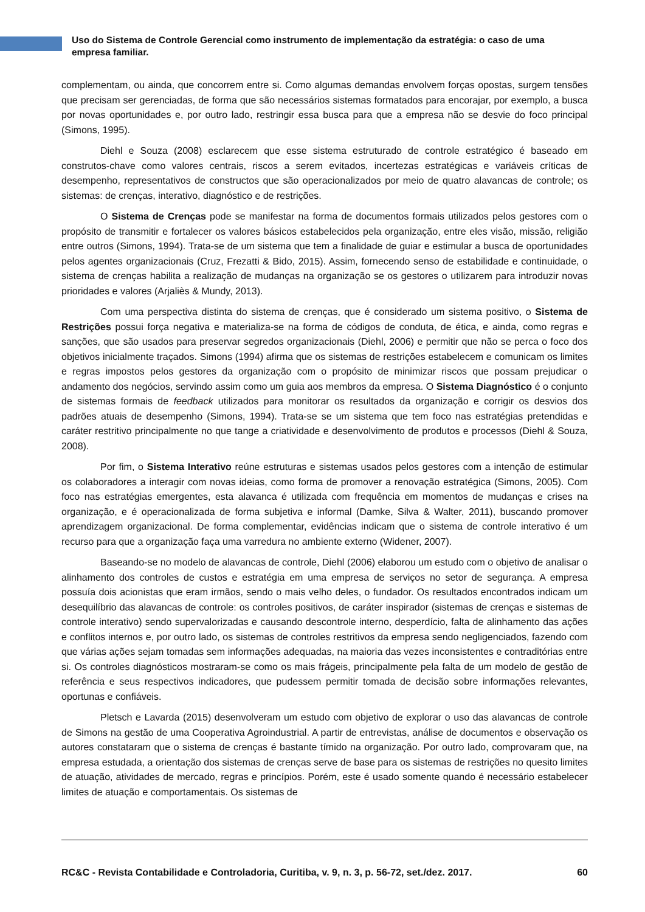Uso do Sistema de Controle Gerencial como instrumento de implementação da estratégia: o caso de uma empresa familiar.
complementam, ou ainda, que concorrem entre si. Como algumas demandas envolvem forças opostas, surgem tensões que precisam ser gerenciadas, de forma que são necessários sistemas formatados para encorajar, por exemplo, a busca por novas oportunidades e, por outro lado, restringir essa busca para que a empresa não se desvie do foco principal (Simons, 1995).
Diehl e Souza (2008) esclarecem que esse sistema estruturado de controle estratégico é baseado em construtos-chave como valores centrais, riscos a serem evitados, incertezas estratégicas e variáveis críticas de desempenho, representativos de constructos que são operacionalizados por meio de quatro alavancas de controle; os sistemas: de crenças, interativo, diagnóstico e de restrições.
O Sistema de Crenças pode se manifestar na forma de documentos formais utilizados pelos gestores com o propósito de transmitir e fortalecer os valores básicos estabelecidos pela organização, entre eles visão, missão, religião entre outros (Simons, 1994). Trata-se de um sistema que tem a finalidade de guiar e estimular a busca de oportunidades pelos agentes organizacionais (Cruz, Frezatti & Bido, 2015). Assim, fornecendo senso de estabilidade e continuidade, o sistema de crenças habilita a realização de mudanças na organização se os gestores o utilizarem para introduzir novas prioridades e valores (Arjaliès & Mundy, 2013).
Com uma perspectiva distinta do sistema de crenças, que é considerado um sistema positivo, o Sistema de Restrições possui força negativa e materializa-se na forma de códigos de conduta, de ética, e ainda, como regras e sanções, que são usados para preservar segredos organizacionais (Diehl, 2006) e permitir que não se perca o foco dos objetivos inicialmente traçados. Simons (1994) afirma que os sistemas de restrições estabelecem e comunicam os limites e regras impostos pelos gestores da organização com o propósito de minimizar riscos que possam prejudicar o andamento dos negócios, servindo assim como um guia aos membros da empresa. O Sistema Diagnóstico é o conjunto de sistemas formais de feedback utilizados para monitorar os resultados da organização e corrigir os desvios dos padrões atuais de desempenho (Simons, 1994). Trata-se se um sistema que tem foco nas estratégias pretendidas e caráter restritivo principalmente no que tange a criatividade e desenvolvimento de produtos e processos (Diehl & Souza, 2008).
Por fim, o Sistema Interativo reúne estruturas e sistemas usados pelos gestores com a intenção de estimular os colaboradores a interagir com novas ideias, como forma de promover a renovação estratégica (Simons, 2005). Com foco nas estratégias emergentes, esta alavanca é utilizada com frequência em momentos de mudanças e crises na organização, e é operacionalizada de forma subjetiva e informal (Damke, Silva & Walter, 2011), buscando promover aprendizagem organizacional. De forma complementar, evidências indicam que o sistema de controle interativo é um recurso para que a organização faça uma varredura no ambiente externo (Widener, 2007).
Baseando-se no modelo de alavancas de controle, Diehl (2006) elaborou um estudo com o objetivo de analisar o alinhamento dos controles de custos e estratégia em uma empresa de serviços no setor de segurança. A empresa possuía dois acionistas que eram irmãos, sendo o mais velho deles, o fundador. Os resultados encontrados indicam um desequilíbrio das alavancas de controle: os controles positivos, de caráter inspirador (sistemas de crenças e sistemas de controle interativo) sendo supervalorizadas e causando descontrole interno, desperdício, falta de alinhamento das ações e conflitos internos e, por outro lado, os sistemas de controles restritivos da empresa sendo negligenciados, fazendo com que várias ações sejam tomadas sem informações adequadas, na maioria das vezes inconsistentes e contraditórias entre si. Os controles diagnósticos mostraram-se como os mais frágeis, principalmente pela falta de um modelo de gestão de referência e seus respectivos indicadores, que pudessem permitir tomada de decisão sobre informações relevantes, oportunas e confiáveis.
Pletsch e Lavarda (2015) desenvolveram um estudo com objetivo de explorar o uso das alavancas de controle de Simons na gestão de uma Cooperativa Agroindustrial. A partir de entrevistas, análise de documentos e observação os autores constataram que o sistema de crenças é bastante tímido na organização. Por outro lado, comprovaram que, na empresa estudada, a orientação dos sistemas de crenças serve de base para os sistemas de restrições no quesito limites de atuação, atividades de mercado, regras e princípios. Porém, este é usado somente quando é necessário estabelecer limites de atuação e comportamentais. Os sistemas de
RC&C - Revista Contabilidade e Controladoria, Curitiba, v. 9, n. 3, p. 56-72, set./dez. 2017. 60